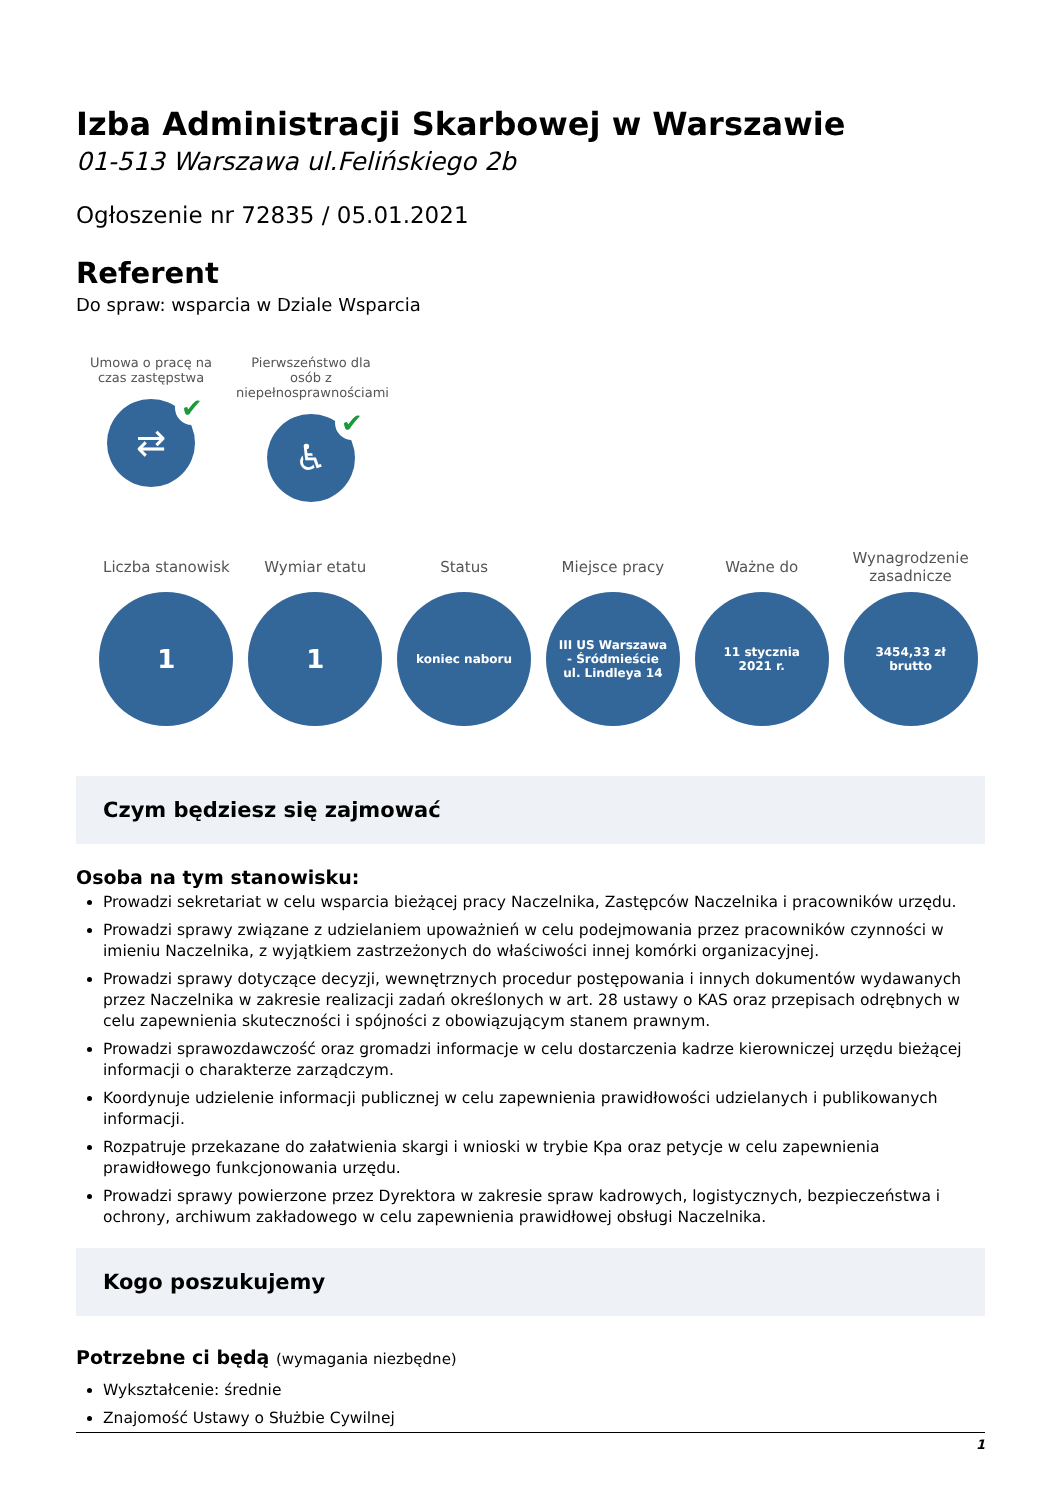Izba Administracji Skarbowej w Warszawie
01-513 Warszawa ul.Felińskiego 2b
Ogłoszenie nr 72835 / 05.01.2021
Referent
Do spraw: wsparcia w Dziale Wsparcia
Umowa o pracę na czas zastępstwa
⇄ ✔
Pierwszeństwo dla osób z niepełnosprawnościami
♿ ✔
Liczba stanowisk
1
Wymiar etatu
1
Status
koniec naboru
Miejsce pracy
III US Warszawa - Śródmieście ul. Lindleya 14
Ważne do
11 stycznia 2021 r.
Wynagrodzenie zasadnicze
3454,33 zł brutto
Czym będziesz się zajmować
Osoba na tym stanowisku:
Prowadzi sekretariat w celu wsparcia bieżącej pracy Naczelnika, Zastępców Naczelnika i pracowników urzędu.
Prowadzi sprawy związane z udzielaniem upoważnień w celu podejmowania przez pracowników czynności w imieniu Naczelnika, z wyjątkiem zastrzeżonych do właściwości innej komórki organizacyjnej.
Prowadzi sprawy dotyczące decyzji, wewnętrznych procedur postępowania i innych dokumentów wydawanych przez Naczelnika w zakresie realizacji zadań określonych w art. 28 ustawy o KAS oraz przepisach odrębnych w celu zapewnienia skuteczności i spójności z obowiązującym stanem prawnym.
Prowadzi sprawozdawczość oraz gromadzi informacje w celu dostarczenia kadrze kierowniczej urzędu bieżącej informacji o charakterze zarządczym.
Koordynuje udzielenie informacji publicznej w celu zapewnienia prawidłowości udzielanych i publikowanych informacji.
Rozpatruje przekazane do załatwienia skargi i wnioski w trybie Kpa oraz petycje w celu zapewnienia prawidłowego funkcjonowania urzędu.
Prowadzi sprawy powierzone przez Dyrektora w zakresie spraw kadrowych, logistycznych, bezpieczeństwa i ochrony, archiwum zakładowego w celu zapewnienia prawidłowej obsługi Naczelnika.
Kogo poszukujemy
Potrzebne ci będą (wymagania niezbędne)
Wykształcenie: średnie
Znajomość Ustawy o Służbie Cywilnej
1